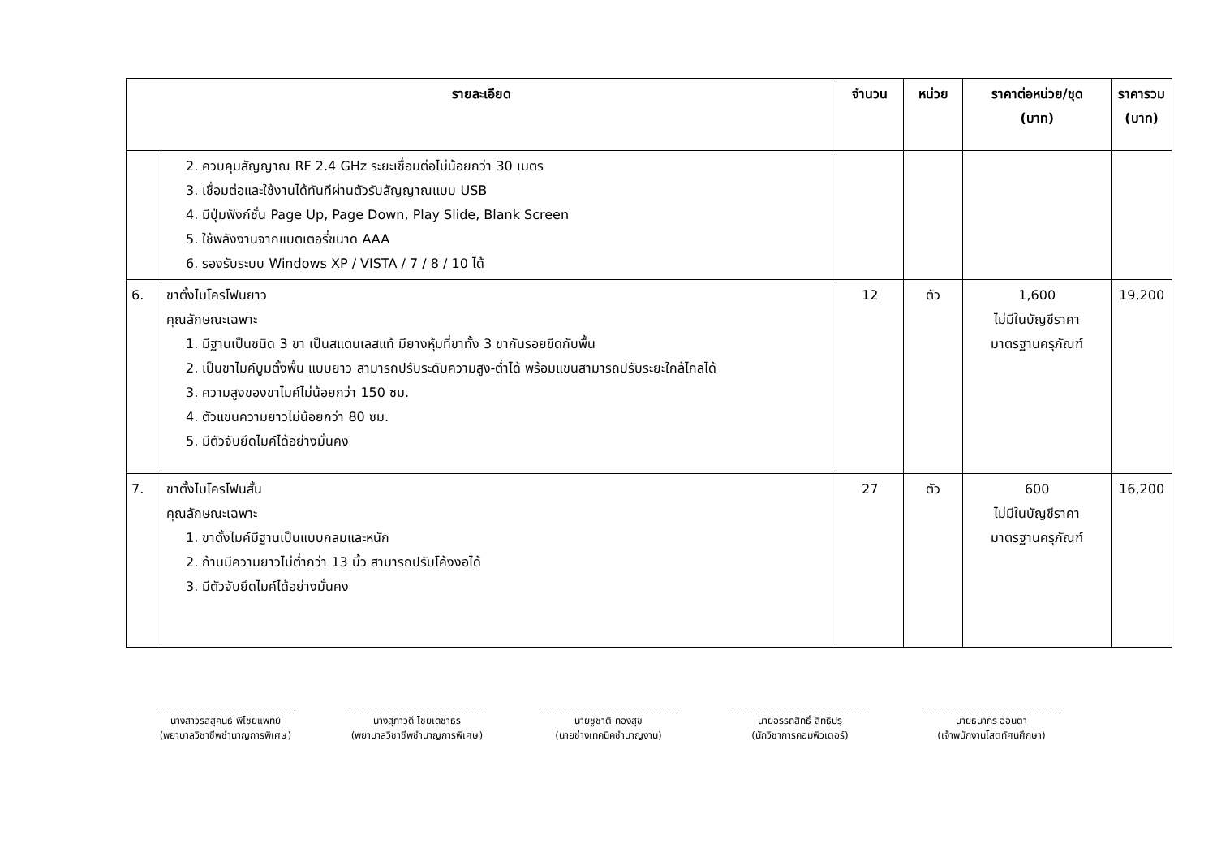| รายละเอียด | | จำนวน | หน่วย | ราคาต่อหน่วย/ชุด (บาท) | ราคารวม (บาท) |
| --- | --- | --- | --- | --- | --- |
| | 2. ควบคุมสัญญาณ RF 2.4 GHz ระยะเชื่อมต่อไม่น้อยกว่า 30 เมตร 3. เชื่อมต่อและใช้งานได้ทันทีผ่านตัวรับสัญญาณแบบ USB 4. มีปุ่มฟังก์ชั่น Page Up, Page Down, Play Slide, Blank Screen 5. ใช้พลังงานจากแบตเตอรี่ขนาด AAA 6. รองรับระบบ Windows XP / VISTA / 7 / 8 / 10 ได้ | | | | |
| 6. | ขาตั้งไมโครโฟนยาว คุณลักษณะเฉพาะ 1. มีฐานเป็นชนิด 3 ขา เป็นสแตนเลสแท้ มียางหุ้มที่ขาทั้ง 3 ขากันรอยขีดกับพื้น 2. เป็นขาไมค์บูมตั้งพื้น แบบยาว สามารถปรับระดับความสูง-ต่ำได้ พร้อมแขนสามารถปรับระยะใกล้ไกลได้ 3. ความสูงของขาไมค์ไม่น้อยกว่า 150 ซม. 4. ตัวแขนความยาวไม่น้อยกว่า 80 ซม. 5. มีตัวจับยึดไมค์ได้อย่างมั่นคง | 12 | ตัว | 1,600 ไม่มีในบัญชีราคา มาตรฐานครุภัณฑ์ | 19,200 |
| 7. | ขาตั้งไมโครโฟนสั้น คุณลักษณะเฉพาะ 1. ขาตั้งไมค์มีฐานเป็นแบบกลมและหนัก 2. ก้านมีความยาวไม่ต่ำกว่า 13 นิ้ว สามารถปรับโค้งงอได้ 3. มีตัวจับยึดไมค์ได้อย่างมั่นคง | 27 | ตัว | 600 ไม่มีในบัญชีราคา มาตรฐานครุภัณฑ์ | 16,200 |
นางสาวรสสุคนธ์ พิไชยแพทย์
(พยาบาลวิชาชีพชำนาญการพิเศษ)
นางสุภาวดี ไชยเดชาธร
(พยาบาลวิชาชีพชำนาญการพิเศษ)
นายชูชาติ ทองสุข
(นายช่างเทคนิคชำนาญงาน)
นายอรรถสิทธิ์ สิทธิปรุ
(นักวิชาการคอมพิวเตอร์)
นายธนากร อ่อนตา
(เจ้าพนักงานโสตทัศนศึกษา)